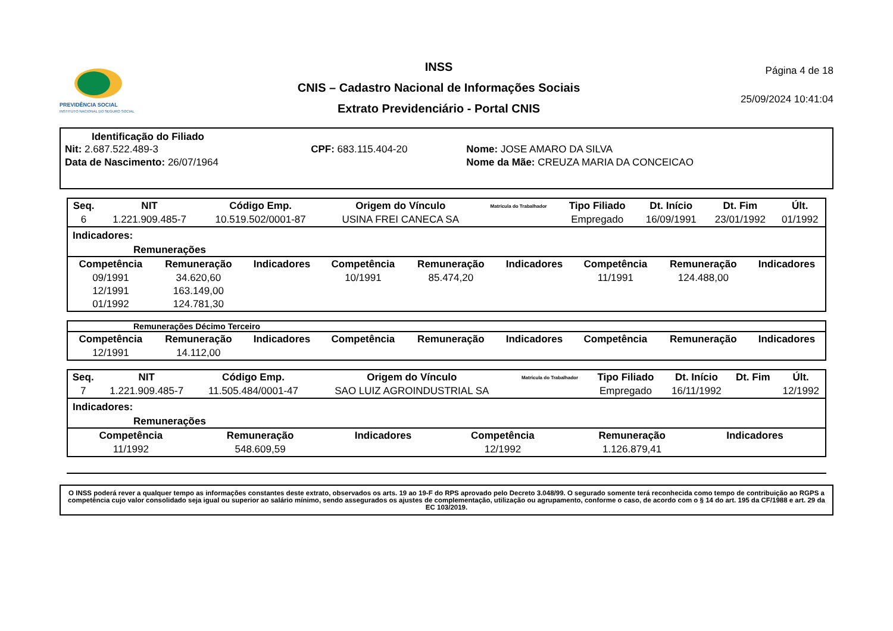PREVIDÊNCIA SOCIAL
INSTITUTO NACIONAL DO SEGURO SOCIAL
INSS
CNIS – Cadastro Nacional de Informações Sociais
Extrato Previdenciário - Portal CNIS
Página 4 de 18
25/09/2024 10:41:04
Identificação do Filiado
| Nit: 2.687.522.489-3 | CPF: 683.115.404-20 | Nome: JOSE AMARO DA SILVA |
| Data de Nascimento: 26/07/1964 | | Nome da Mãe: CREUZA MARIA DA CONCEICAO |
| Seq. | NIT | Código Emp. | Origem do Vínculo | Matrícula do Trabalhador | Tipo Filiado | Dt. Início | Dt. Fim | Últ. |
| --- | --- | --- | --- | --- | --- | --- | --- | --- |
| 6 | 1.221.909.485-7 | 10.519.502/0001-87 | USINA FREI CANECA SA | | Empregado | 16/09/1991 | 23/01/1992 | 01/1992 |
Indicadores:
Remunerações
| Competência | Remuneração | Indicadores | Competência | Remuneração | Indicadores | Competência | Remuneração | Indicadores |
| --- | --- | --- | --- | --- | --- | --- | --- | --- |
| 09/1991 | 34.620,60 | | 10/1991 | 85.474,20 | | 11/1991 | 124.488,00 | |
| 12/1991 | 163.149,00 | | | | | | | |
| 01/1992 | 124.781,30 | | | | | | | |
Remunerações Décimo Terceiro
| Competência | Remuneração | Indicadores | Competência | Remuneração | Indicadores | Competência | Remuneração | Indicadores |
| --- | --- | --- | --- | --- | --- | --- | --- | --- |
| 12/1991 | 14.112,00 | | | | | | | |
| Seq. | NIT | Código Emp. | Origem do Vínculo | Matrícula do Trabalhador | Tipo Filiado | Dt. Início | Dt. Fim | Últ. |
| --- | --- | --- | --- | --- | --- | --- | --- | --- |
| 7 | 1.221.909.485-7 | 11.505.484/0001-47 | SAO LUIZ AGROINDUSTRIAL SA | | Empregado | 16/11/1992 | | 12/1992 |
Indicadores:
Remunerações
| Competência | Remuneração | Indicadores | Competência | Remuneração | Indicadores | | | |
| --- | --- | --- | --- | --- | --- | --- | --- | --- |
| 11/1992 | 548.609,59 | | 12/1992 | 1.126.879,41 | | | | |
O INSS poderá rever a qualquer tempo as informações constantes deste extrato, observados os arts. 19 ao 19-F do RPS aprovado pelo Decreto 3.048/99. O segurado somente terá reconhecida como tempo de contribuição ao RGPS a competência cujo valor consolidado seja igual ou superior ao salário mínimo, sendo assegurados os ajustes de complementação, utilização ou agrupamento, conforme o caso, de acordo com o § 14 do art. 195 da CF/1988 e art. 29 da EC 103/2019.